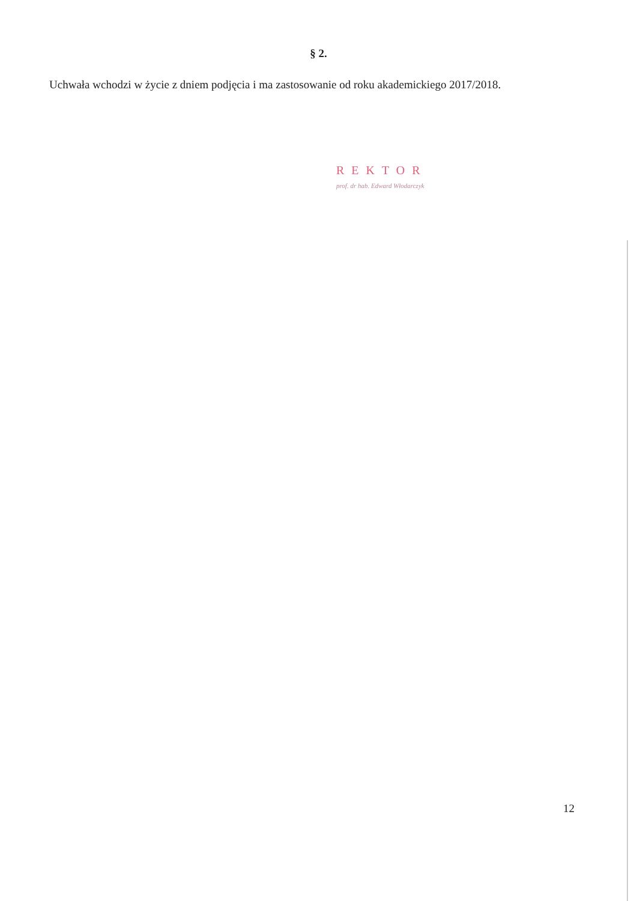§ 2.
Uchwała wchodzi w życie z dniem podjęcia i ma zastosowanie od roku akademickiego 2017/2018.
REKTOR
prof. dr hab. Edward Włodarczyk
12